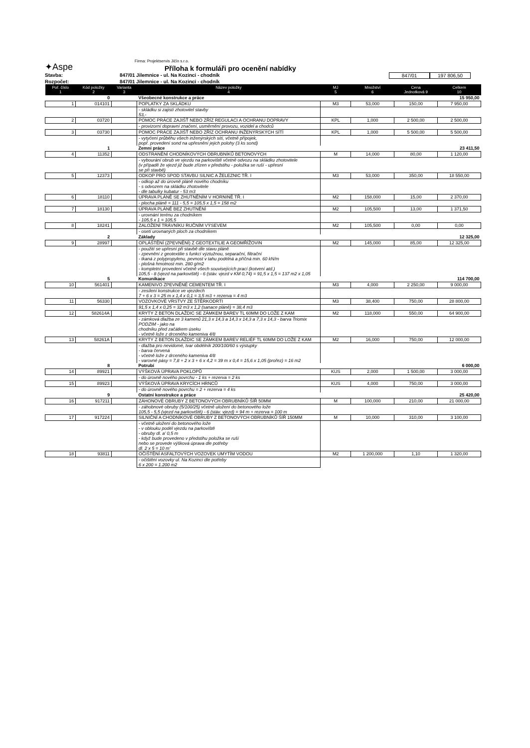✦Aspe
Firma: Projektservis Jičín s.r.o.
Příloha k formuláři pro ocenění nabídky
Stavba: 847/01 Jilemnice - ul. Na Kozinci - chodník 847/01 197 806,50
Rozpočet: 847/01 Jilemnice - ul. Na Kozinci - chodník
| Poř. číslo 1 | Kód položky 2 | Varianta 3 | Název položky 4 | MJ 5 | Množství 6 | Cena Jednotková 9 | Celkem 10 |
| --- | --- | --- | --- | --- | --- | --- | --- |
| | 0 | | Všeobecné konstrukce a práce | | | | 15 950,00 |
| 1 | 014101 | | POPLATKY ZA SKLÁDKU | M3 | 53,000 | 150,00 | 7 950,00 |
| | | | - skládku si zajistí zhotovitel stavby 53,- | | | | |
| 2 | 03720 | | POMOC PRÁCE ZAJIŠŤ NEBO ZŘÍZ REGULACI A OCHRANU DOPRAVY | KPL | 1,000 | 2 500,00 | 2 500,00 |
| | | | - provizorní dopravní značení, usměrnění provozu, vozidel a chodců | | | | |
| 3 | 03730 | | POMOC PRÁCE ZAJIŠŤ NEBO ZŘÍZ OCHRANU INŽENÝRSKÝCH SÍTÍ | KPL | 1,000 | 5 500,00 | 5 500,00 |
| | | | - vytyčení průběhu všech inženýrských sítí, včetně přípojek, popř. provedení sond na upřesnění jejich polohy (3 ks sond) | | | | |
| | 1 | | Zemní práce | | | | 23 411,50 |
| 4 | 11352 | | ODSTRANĚNÍ CHODNÍKOVÝCH OBRUBNÍKŮ BETONOVÝCH | M | 14,000 | 80,00 | 1 120,00 |
| | | | - vybourání obrub ve vjezdu na parkoviště včetně odvozu na skládku zhotovitele (v případě že vjezd již bude zřízen v předstihu - položka se ruší - upřesní se při stavbě) | | | | |
| 5 | 12373 | | ODKOP PRO SPOD STAVBU SILNIC A ŽELEZNIC TŘ. I | M3 | 53,000 | 350,00 | 18 550,00 |
| | | | - odkop až do úrovně pláně nového chodníku - s odvozem na skládku zhotovitele - dle tabulky kubatur - 53 m3 | | | | |
| 6 | 18110 | | ÚPRAVA PLÁNĚ SE ZHUTNĚNÍM V HORNINĚ TŘ. I | M2 | 158,000 | 15,00 | 2 370,00 |
| | | | - plocha pláně = 111 - 5,5 = 105,5 x 1,5 = 158 m2 | | | | |
| 7 | 18130 | | ÚPRAVA PLÁNĚ BEZ ZHUTNĚNÍ | M2 | 105,500 | 13,00 | 1 371,50 |
| | | | - urovnání terénu za chodníkem - 105,5 x 1 = 105,5 | | | | |
| 8 | 18241 | | ZALOŽENÍ TRÁVNÍKU RUČNÍM VÝSEVEM | M2 | 105,500 | 0,00 | 0,00 |
| | | | - osetí urovnaných ploch za chodníkem | | | | |
| | 2 | | Základy | | | | 12 325,00 |
| 9 | 28997 | | OPLÁŠTĚNÍ (ZPEVNĚNÍ) Z GEOTEXTILIE A GEOMŘÍŽOVIN | M2 | 145,000 | 85,00 | 12 325,00 |
| | | | - použití se upřesní při stavbě dle stavu pláně - zpevnění z geotextilie s funkcí výztužnou, separační, filtrační - tkaná z polypropylenu, pevnost v tahu podélná a příčná min. 60 kN/m - plošná hmotnost min. 280 g/m2 - kompletní provedení včetně všech souvisejících prací (kotvení atd.) 105,5 - 8 (vjezd na parkoviště) - 6 (stáv. vjezd v KM 0,74) = 91,5 x 1,5 = 137 m2 x 1,05 | | | | |
| | 5 | | Komunikace | | | | 114 700,00 |
| 10 | 561401 | | KAMENIVO ZPEVNĚNÉ CEMENTEM TŘ. I | M3 | 4,000 | 2 250,00 | 9 000,00 |
| | | | - zesílení konstrukce ve vjezdech 7 + 6 x 3 = 25 m x 1,4 x 0,1 = 3,5 m3 + rezerva = 4 m3 | | | | |
| 11 | 56330 | | VOZOVKOVÉ VRSTVY ZE ŠTĚRKODRTI | M3 | 38,400 | 750,00 | 28 800,00 |
| | | | 91,5 x 1,4 x 0,25 = 32 m3 x 1,2 (sanace pláně) = 38,4 m3 | | | | |
| 12 | 582614A | | KRYTY Z BETON DLAŽDIC SE ZÁMKEM BAREV TL 60MM DO LOŽE Z KAM | M2 | 118,000 | 550,00 | 64 900,00 |
| | | | - zámková dlažba ze 3 kamenů 21,3 x 14,3 a 14,3 x 14,3 a 7,3 x 14,3 - barva Triomix PODZIM - jako na chodníku před začátkem úseku - včetně lože z drceného kameniva 4/8 | | | | |
| 13 | 58261A | | KRYTY Z BETON DLAŽDIC SE ZÁMKEM BAREV RELIÉF TL 60MM DO LOŽE Z KAM | M2 | 16,000 | 750,00 | 12 000,00 |
| | | | - dlažba pro nevidomé, tvar obdélník 200/100/60 s výstupky - barva červená - včetně lože z drceného kameniva 4/8 - varovné pásy = 7,8 + 2 x 3 + 6 x 4,2 = 39 m x 0,4 = 15,6 x 1,05 (prořez) = 16 m2 | | | | |
| | 8 | | Potrubí | | | | 6 000,00 |
| 14 | 89921 | | VÝŠKOVÁ ÚPRAVA POKLOPŮ | KUS | 2,000 | 1 500,00 | 3 000,00 |
| | | | - do úrovně nového povrchu - 1 ks + rezerva = 2 ks | | | | |
| 15 | 89923 | | VÝŠKOVÁ ÚPRAVA KRYCÍCH HRNCŮ | KUS | 4,000 | 750,00 | 3 000,00 |
| | | | - do úrovně nového povrchu = 2 + rezerva = 4 ks | | | | |
| | 9 | | Ostatní konstrukce a práce | | | | 25 420,00 |
| 16 | 917211 | | ZÁHONOVÉ OBRUBY Z BETONOVÝCH OBRUBNÍKŮ ŠÍŘ 50MM | M | 100,000 | 210,00 | 21 000,00 |
| | | | - záhobnové obruby (5/100/25) včetně uložení do betonového lože 105,5 - 5,5 (vjezd na parkoviště) - 6 (stáv. vjezd) = 94 m + rezerva = 100 m | | | | |
| 17 | 917224 | | SILNIČNÍ A CHODNÍKOVÉ OBRUBY Z BETONOVÝCH OBRUBNÍKŮ ŠÍŘ 150MM | M | 10,000 | 310,00 | 3 100,00 |
| | | | - včetně uložení do betonového lože - v oblouku podél vjezdu na parkoviště - obruby dl. a' 0,5 m - když bude provedeno v předstihu položka se ruší nebo se provede výšková úprava dle potřeby dl. 2 x 5 = 10 m' | | | | |
| 18 | 93811 | | OČIŠTĚNÍ ASFALTOVÝCH VOZOVEK UMYTÍM VODOU | M2 | 1 200,000 | 1,10 | 1 320,00 |
| | | | - očištění vozovky ul. Na Kozinci dle potřeby 6 x 200 = 1.200 m2 | | | | |